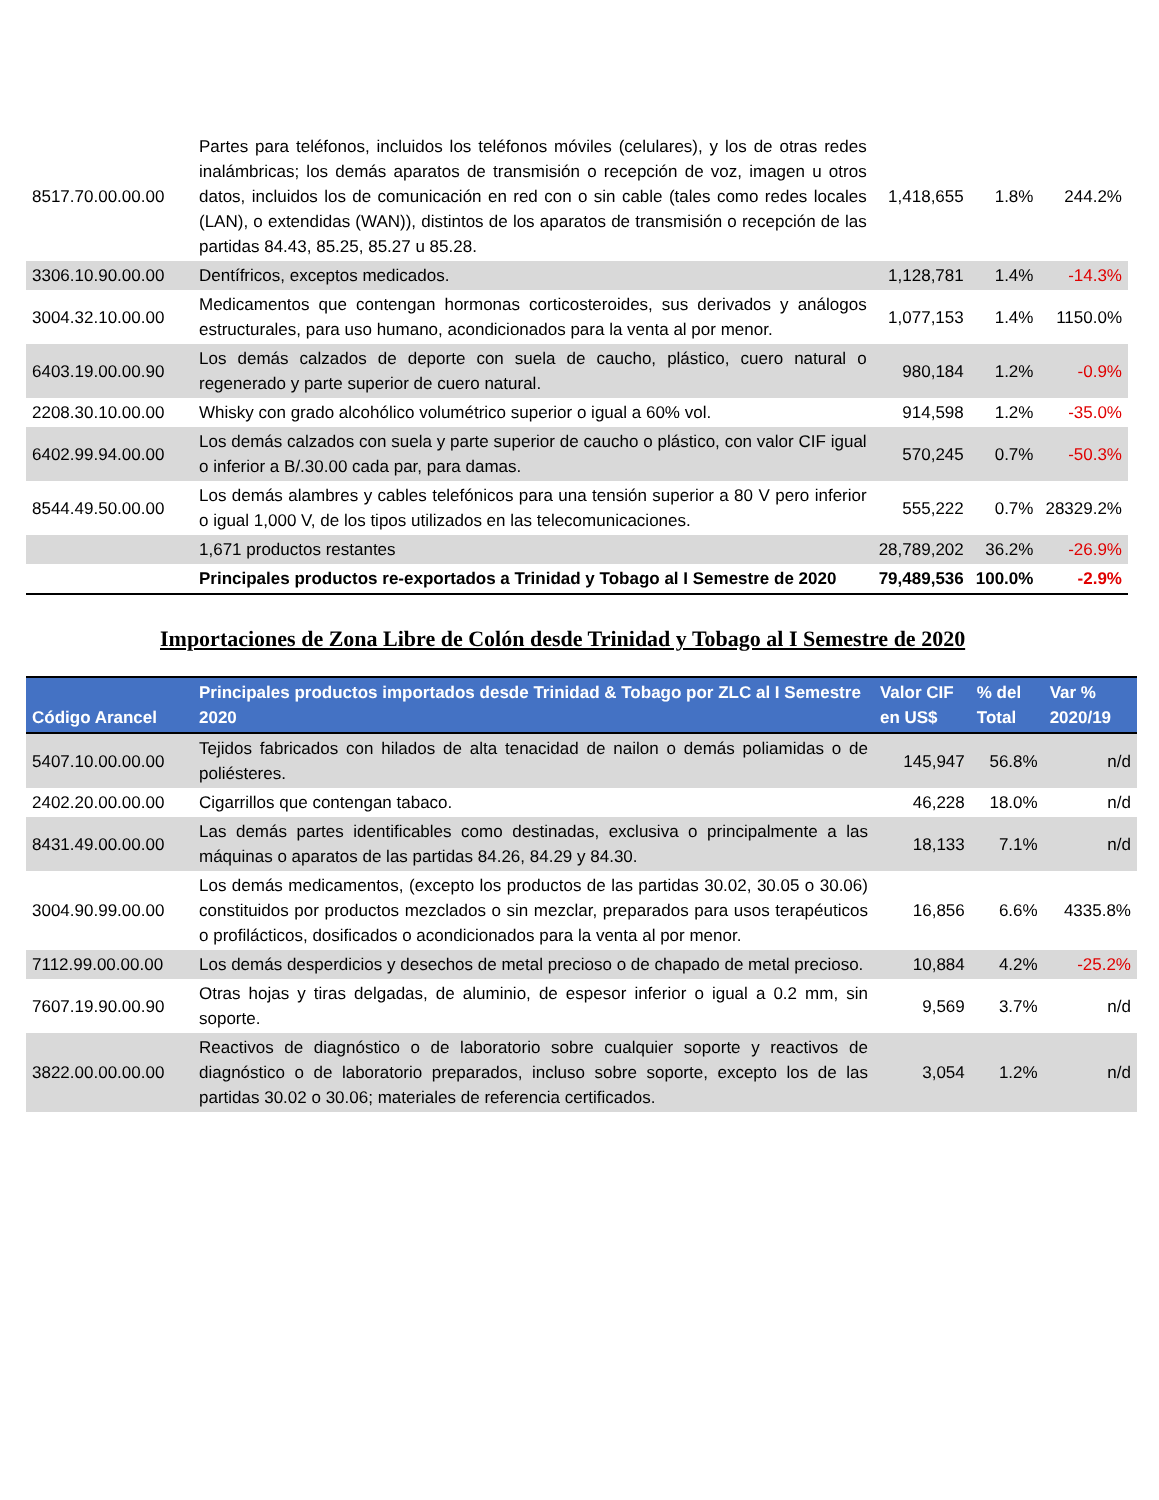| 8517.70.00.00.00 | Partes para teléfonos, incluidos los teléfonos móviles (celulares), y los de otras redes inalámbricas; los demás aparatos de transmisión o recepción de voz, imagen u otros datos, incluidos los de comunicación en red con o sin cable (tales como redes locales (LAN), o extendidas (WAN)), distintos de los aparatos de transmisión o recepción de las partidas 84.43, 85.25, 85.27 u 85.28. | 1,418,655 | 1.8% | 244.2% |
| 3306.10.90.00.00 | Dentífricos, exceptos medicados. | 1,128,781 | 1.4% | -14.3% |
| 3004.32.10.00.00 | Medicamentos que contengan hormonas corticosteroides, sus derivados y análogos estructurales, para uso humano, acondicionados para la venta al por menor. | 1,077,153 | 1.4% | 1150.0% |
| 6403.19.00.00.90 | Los demás calzados de deporte con suela de caucho, plástico, cuero natural o regenerado y parte superior de cuero natural. | 980,184 | 1.2% | -0.9% |
| 2208.30.10.00.00 | Whisky con grado alcohólico volumétrico superior o igual a 60% vol. | 914,598 | 1.2% | -35.0% |
| 6402.99.94.00.00 | Los demás calzados con suela y parte superior de caucho o plástico, con valor CIF igual o inferior a B/.30.00 cada par, para damas. | 570,245 | 0.7% | -50.3% |
| 8544.49.50.00.00 | Los demás alambres y cables telefónicos para una tensión superior a 80 V pero inferior o igual 1,000 V, de los tipos utilizados en las telecomunicaciones. | 555,222 | 0.7% | 28329.2% |
| | 1,671 productos restantes | 28,789,202 | 36.2% | -26.9% |
| | Principales productos re-exportados a Trinidad y Tobago al I Semestre de 2020 | 79,489,536 | 100.0% | -2.9% |
Importaciones de Zona Libre de Colón desde Trinidad y Tobago al I Semestre de 2020
| Código Arancel | Principales productos importados desde Trinidad & Tobago por ZLC al I Semestre 2020 | Valor CIF en US$ | % del Total | Var % 2020/19 |
| --- | --- | --- | --- | --- |
| 5407.10.00.00.00 | Tejidos fabricados con hilados de alta tenacidad de nailon o demás poliamidas o de poliésteres. | 145,947 | 56.8% | n/d |
| 2402.20.00.00.00 | Cigarrillos que contengan tabaco. | 46,228 | 18.0% | n/d |
| 8431.49.00.00.00 | Las demás partes identificables como destinadas, exclusiva o principalmente a las máquinas o aparatos de las partidas 84.26, 84.29 y 84.30. | 18,133 | 7.1% | n/d |
| 3004.90.99.00.00 | Los demás medicamentos, (excepto los productos de las partidas 30.02, 30.05 o 30.06) constituidos por productos mezclados o sin mezclar, preparados para usos terapéuticos o profilácticos, dosificados o acondicionados para la venta al por menor. | 16,856 | 6.6% | 4335.8% |
| 7112.99.00.00.00 | Los demás desperdicios y desechos de metal precioso o de chapado de metal precioso. | 10,884 | 4.2% | -25.2% |
| 7607.19.90.00.90 | Otras hojas y tiras delgadas, de aluminio, de espesor inferior o igual a 0.2 mm, sin soporte. | 9,569 | 3.7% | n/d |
| 3822.00.00.00.00 | Reactivos de diagnóstico o de laboratorio sobre cualquier soporte y reactivos de diagnóstico o de laboratorio preparados, incluso sobre soporte, excepto los de las partidas 30.02 o 30.06; materiales de referencia certificados. | 3,054 | 1.2% | n/d |